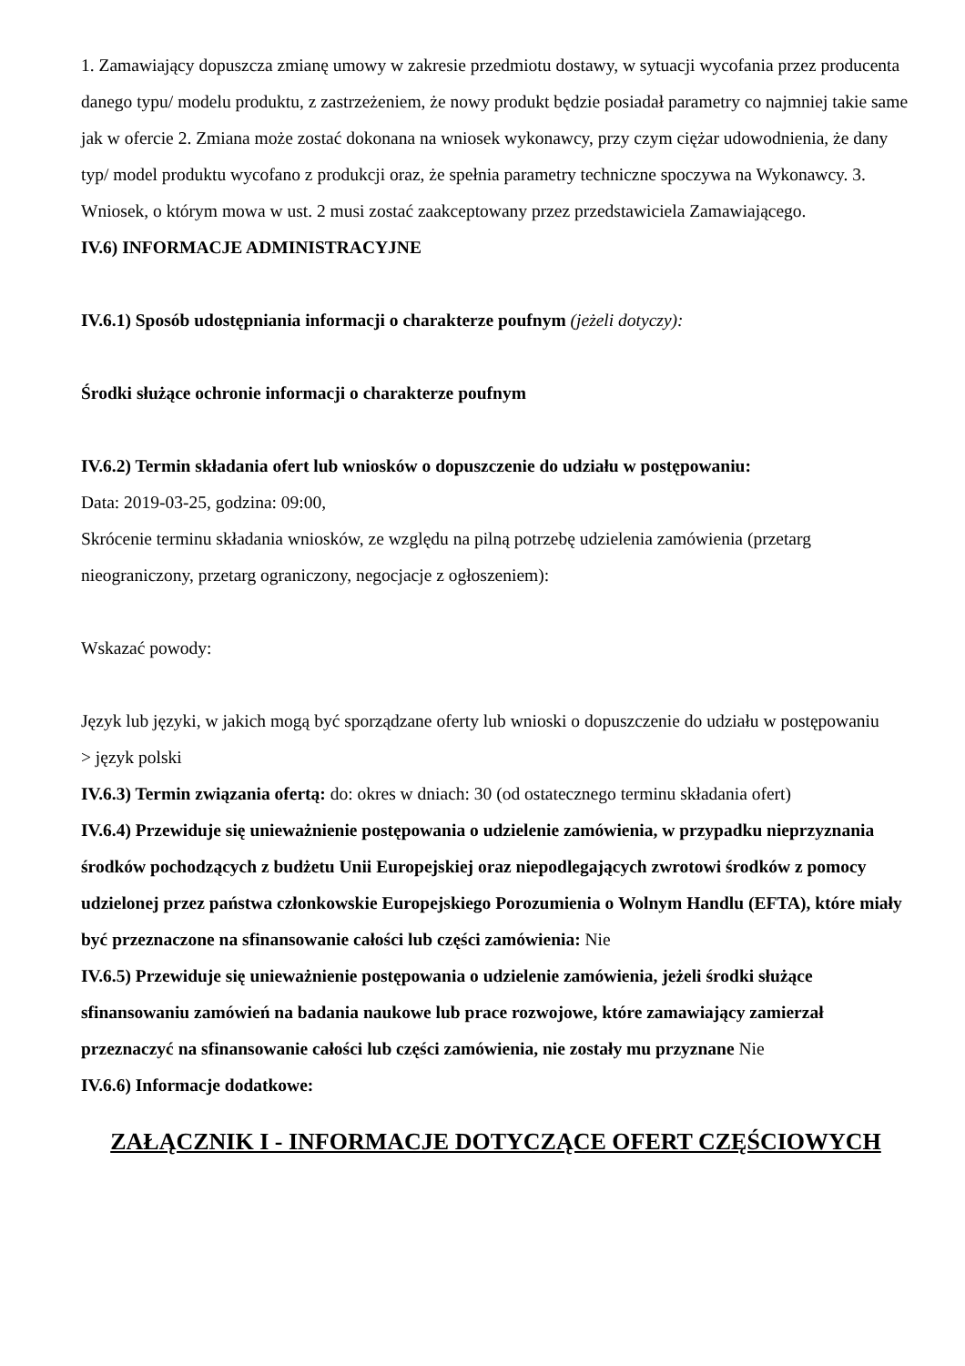1. Zamawiający dopuszcza zmianę umowy w zakresie przedmiotu dostawy, w sytuacji wycofania przez producenta danego typu/ modelu produktu, z zastrzeżeniem, że nowy produkt będzie posiadał parametry co najmniej takie same jak w ofercie 2. Zmiana może zostać dokonana na wniosek wykonawcy, przy czym ciężar udowodnienia, że dany typ/ model produktu wycofano z produkcji oraz, że spełnia parametry techniczne spoczywa na Wykonawcy. 3. Wniosek, o którym mowa w ust. 2 musi zostać zaakceptowany przez przedstawiciela Zamawiającego.
IV.6) INFORMACJE ADMINISTRACYJNE
IV.6.1) Sposób udostępniania informacji o charakterze poufnym (jeżeli dotyczy):
Środki służące ochronie informacji o charakterze poufnym
IV.6.2) Termin składania ofert lub wniosków o dopuszczenie do udziału w postępowaniu:
Data: 2019-03-25, godzina: 09:00,
Skrócenie terminu składania wniosków, ze względu na pilną potrzebę udzielenia zamówienia (przetarg nieograniczony, przetarg ograniczony, negocjacje z ogłoszeniem):
Wskazać powody:
Język lub języki, w jakich mogą być sporządzane oferty lub wnioski o dopuszczenie do udziału w postępowaniu
> język polski
IV.6.3) Termin związania ofertą: do: okres w dniach: 30 (od ostatecznego terminu składania ofert)
IV.6.4) Przewiduje się unieważnienie postępowania o udzielenie zamówienia, w przypadku nieprzyznania środków pochodzących z budżetu Unii Europejskiej oraz niepodlegających zwrotowi środków z pomocy udzielonej przez państwa członkowskie Europejskiego Porozumienia o Wolnym Handlu (EFTA), które miały być przeznaczone na sfinansowanie całości lub części zamówienia: Nie
IV.6.5) Przewiduje się unieważnienie postępowania o udzielenie zamówienia, jeżeli środki służące sfinansowaniu zamówień na badania naukowe lub prace rozwojowe, które zamawiający zamierzał przeznaczyć na sfinansowanie całości lub części zamówienia, nie zostały mu przyznane Nie
IV.6.6) Informacje dodatkowe:
ZAŁĄCZNIK I - INFORMACJE DOTYCZĄCE OFERT CZĘŚCIOWYCH